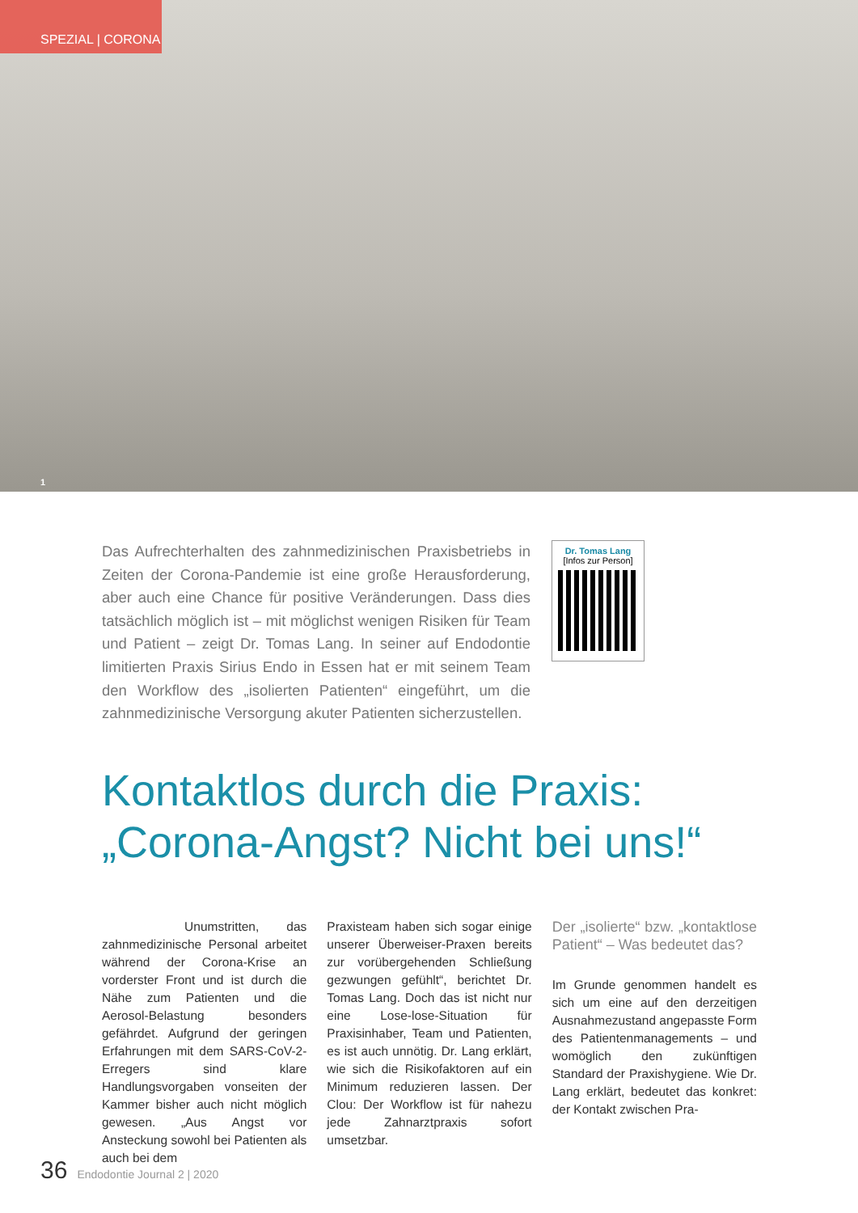SPEZIAL | CORONA
1
Das Aufrechterhalten des zahnmedizinischen Praxisbetriebs in Zeiten der Corona-Pandemie ist eine große Herausforderung, aber auch eine Chance für positive Veränderungen. Dass dies tatsächlich möglich ist – mit möglichst wenigen Risiken für Team und Patient – zeigt Dr. Tomas Lang. In seiner auf Endodontie limitierten Praxis Sirius Endo in Essen hat er mit seinem Team den Workflow des „isolierten Patienten“ eingeführt, um die zahnmedizinische Versorgung akuter Patienten sicherzustellen.
Dr. Tomas Lang
[Infos zur Person]
Kontaktlos durch die Praxis:
„Corona-Angst? Nicht bei uns!“
Unumstritten, das zahnmedizinische Personal arbeitet während der Corona-Krise an vorderster Front und ist durch die Nähe zum Patienten und die Aerosol-Belastung besonders gefährdet. Aufgrund der geringen Erfahrungen mit dem SARS-CoV-2-Erregers sind klare Handlungsvorgaben vonseiten der Kammer bisher auch nicht möglich gewesen. „Aus Angst vor Ansteckung sowohl bei Patienten als auch bei dem
Praxisteam haben sich sogar einige unserer Überweiser-Praxen bereits zur vorübergehenden Schließung gezwungen gefühlt“, berichtet Dr. Tomas Lang. Doch das ist nicht nur eine Lose-lose-Situation für Praxisinhaber, Team und Patienten, es ist auch unnötig. Dr. Lang erklärt, wie sich die Risikofaktoren auf ein Minimum reduzieren lassen. Der Clou: Der Workflow ist für nahezu jede Zahnarztpraxis sofort umsetzbar.
Der „isolierte“ bzw. „kontaktlose Patient“ – Was bedeutet das?
Im Grunde genommen handelt es sich um eine auf den derzeitigen Ausnahmezustand angepasste Form des Patientenmanagements – und womöglich den zukünftigen Standard der Praxishygiene. Wie Dr. Lang erklärt, bedeutet das konkret: der Kontakt zwischen Pra-
36 Endodontie Journal 2 | 2020